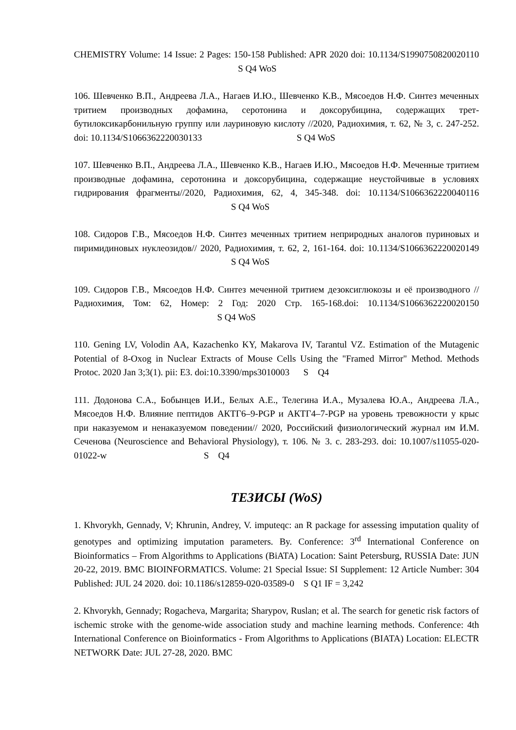CHEMISTRY Volume: 14 Issue: 2 Pages: 150-158 Published: APR 2020 doi: 10.1134/S1990750820020110 S Q4 WoS
106. Шевченко В.П., Андреева Л.А., Нагаев И.Ю., Шевченко К.В., Мясоедов Н.Ф. Синтез меченных тритием производных дофамина, серотонина и доксорубицина, содержащих трет-бутилоксикарбонильную группу или лауриновую кислоту //2020, Радиохимия, т. 62, № 3, с. 247-252. doi: 10.1134/S1066362220030133 S Q4 WoS
107. Шевченко В.П., Андреева Л.А., Шевченко К.В., Нагаев И.Ю., Мясоедов Н.Ф. Меченные тритием производные дофамина, серотонина и доксорубицина, содержащие неустойчивые в условиях гидрирования фрагменты//2020, Радиохимия, 62, 4, 345-348. doi: 10.1134/S1066362220040116 S Q4 WoS
108. Сидоров Г.В., Мясоедов Н.Ф. Синтез меченных тритием неприродных аналогов пуриновых и пиримидиновых нуклеозидов// 2020, Радиохимия, т. 62, 2, 161-164. doi: 10.1134/S1066362220020149 S Q4 WoS
109. Сидоров Г.В., Мясоедов Н.Ф. Синтез меченной тритием дезоксиглюкозы и её производного // Радиохимия, Том: 62, Номер: 2 Год: 2020 Стр. 165-168.doi: 10.1134/S1066362220020150 S Q4 WoS
110. Gening LV, Volodin AA, Kazachenko KY, Makarova IV, Tarantul VZ. Estimation of the Mutagenic Potential of 8-Oxog in Nuclear Extracts of Mouse Cells Using the "Framed Mirror" Method. Methods Protoc. 2020 Jan 3;3(1). pii: E3. doi:10.3390/mps3010003 S Q4
111. Додонова С.А., Бобынцев И.И., Белых А.Е., Телегина И.А., Музалева Ю.А., Андреева Л.А., Мясоедов Н.Ф. Влияние пептидов АКТГ6–9-PGP и АКТГ4–7-PGP на уровень тревожности у крыс при наказуемом и ненаказуемом поведении// 2020, Российский физиологический журнал им И.М. Сеченова (Neuroscience and Behavioral Physiology), т. 106. № 3. с. 283-293. doi: 10.1007/s11055-020-01022-w S Q4
ТЕЗИСЫ (WoS)
1. Khvorykh, Gennady, V; Khrunin, Andrey, V. imputeqc: an R package for assessing imputation quality of genotypes and optimizing imputation parameters. By. Conference: 3<sup>rd</sup> International Conference on Bioinformatics – From Algorithms to Applications (BiATA) Location: Saint Petersburg, RUSSIA Date: JUN 20-22, 2019. BMC BIOINFORMATICS. Volume: 21 Special Issue: SI Supplement: 12 Article Number: 304 Published: JUL 24 2020. doi: 10.1186/s12859-020-03589-0 S Q1 IF = 3,242
2. Khvorykh, Gennady; Rogacheva, Margarita; Sharypov, Ruslan; et al. The search for genetic risk factors of ischemic stroke with the genome-wide association study and machine learning methods. Conference: 4th International Conference on Bioinformatics - From Algorithms to Applications (BIATA) Location: ELECTR NETWORK Date: JUL 27-28, 2020. BMC